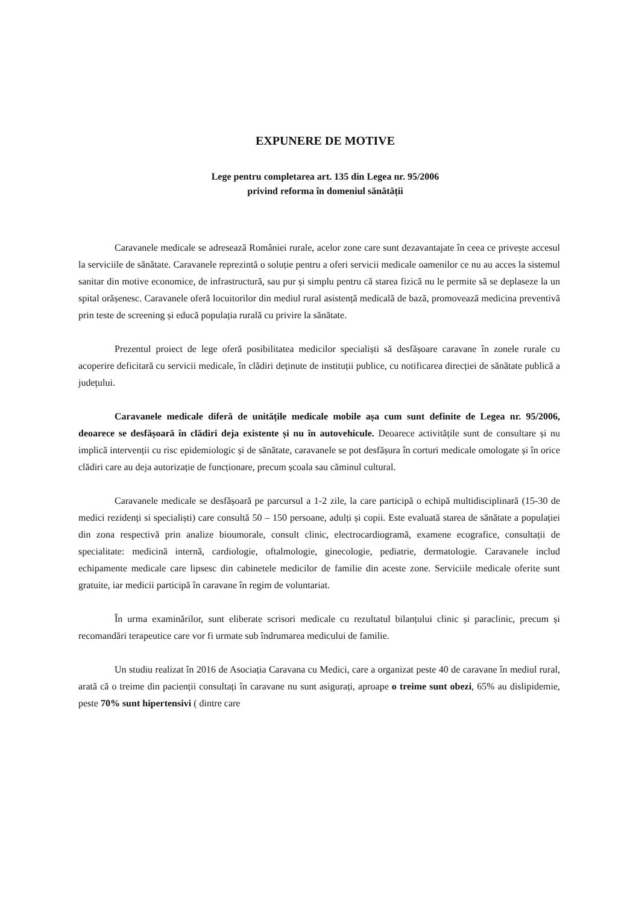EXPUNERE DE MOTIVE
Lege pentru completarea art. 135 din Legea nr. 95/2006
privind reforma în domeniul sănătății
Caravanele medicale se adresează României rurale, acelor zone care sunt dezavantajate în ceea ce privește accesul la serviciile de sănătate. Caravanele reprezintă o soluție pentru a oferi servicii medicale oamenilor ce nu au acces la sistemul sanitar din motive economice, de infrastructură, sau pur și simplu pentru că starea fizică nu le permite să se deplaseze la un spital orășenesc. Caravanele oferă locuitorilor din mediul rural asistență medicală de bază, promovează medicina preventivă prin teste de screening și educă populația rurală cu privire la sănătate.
Prezentul proiect de lege oferă posibilitatea medicilor specialiști să desfășoare caravane în zonele rurale cu acoperire deficitară cu servicii medicale, în clădiri deținute de instituții publice, cu notificarea direcției de sănătate publică a județului.
Caravanele medicale diferă de unitățile medicale mobile așa cum sunt definite de Legea nr. 95/2006, deoarece se desfășoară în clădiri deja existente și nu în autovehicule. Deoarece activitățile sunt de consultare și nu implică intervenții cu risc epidemiologic și de sănătate, caravanele se pot desfășura în corturi medicale omologate și în orice clădiri care au deja autorizație de funcționare, precum școala sau căminul cultural.
Caravanele medicale se desfășoară pe parcursul a 1-2 zile, la care participă o echipă multidisciplinară (15-30 de medici rezidenți si specialiști) care consultă 50 – 150 persoane, adulți și copii. Este evaluată starea de sănătate a populației din zona respectivă prin analize bioumorale, consult clinic, electrocardiogramă, examene ecografice, consultații de specialitate: medicină internă, cardiologie, oftalmologie, ginecologie, pediatrie, dermatologie. Caravanele includ echipamente medicale care lipsesc din cabinetele medicilor de familie din aceste zone. Serviciile medicale oferite sunt gratuite, iar medicii participă în caravane în regim de voluntariat.
În urma examinărilor, sunt eliberate scrisori medicale cu rezultatul bilanțului clinic și paraclinic, precum și recomandări terapeutice care vor fi urmate sub îndrumarea medicului de familie.
Un studiu realizat în 2016 de Asociația Caravana cu Medici, care a organizat peste 40 de caravane în mediul rural, arată că o treime din pacienții consultați în caravane nu sunt asigurați, aproape o treime sunt obezi, 65% au dislipidemie, peste 70% sunt hipertensivi ( dintre care